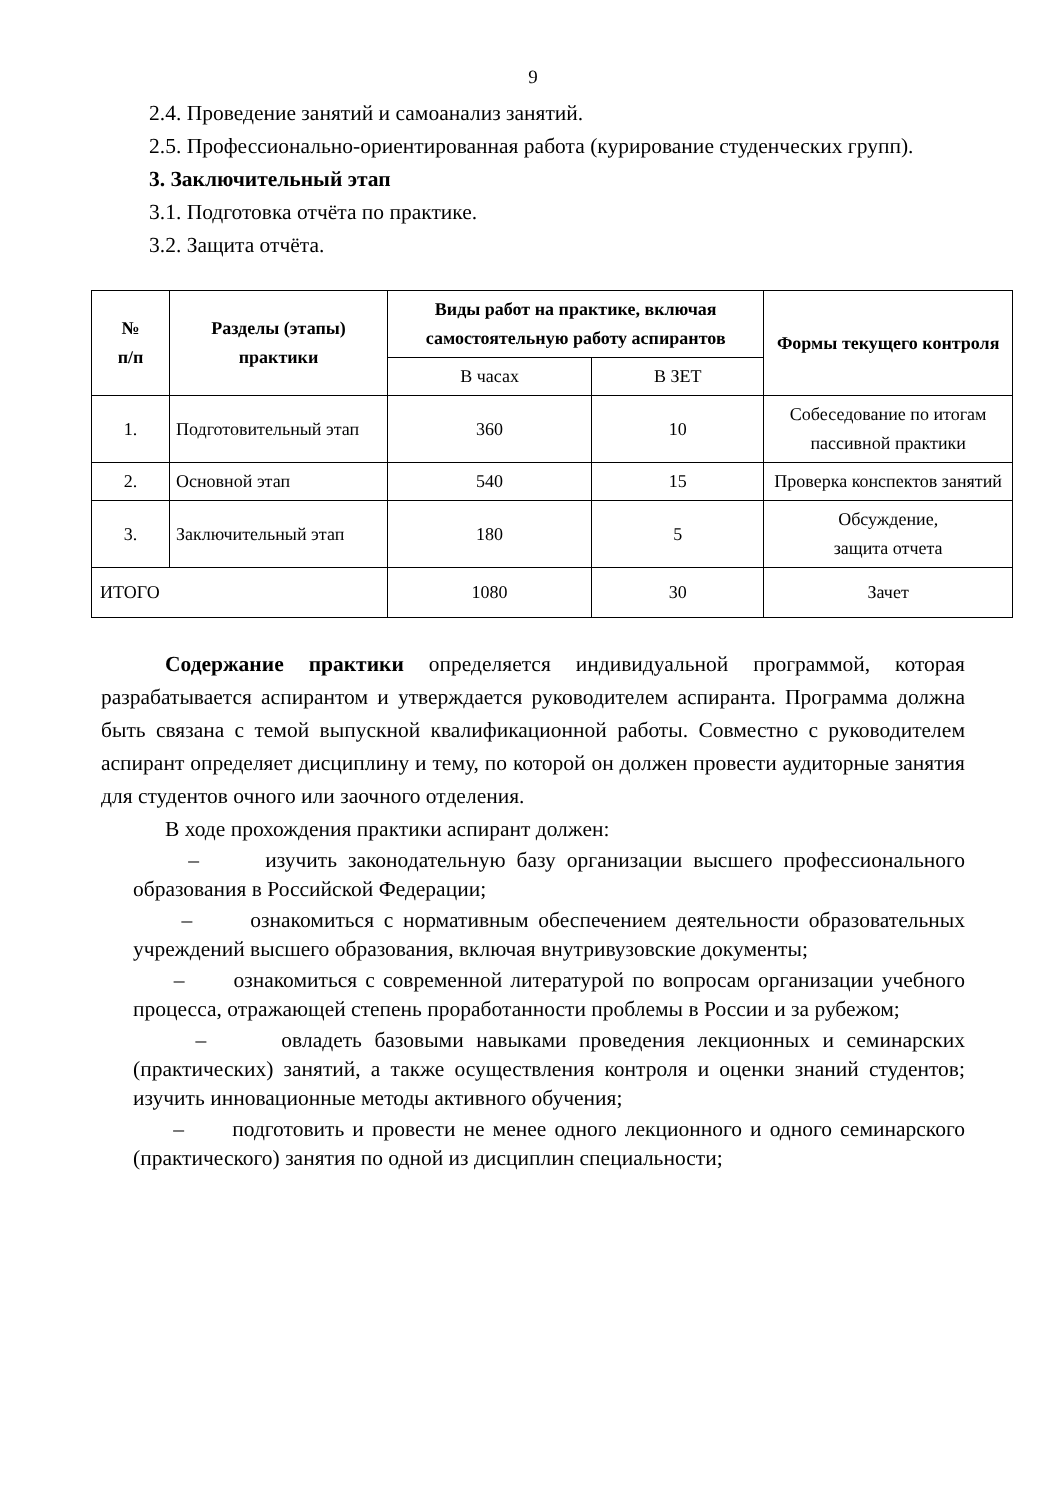9
2.4. Проведение занятий и самоанализ занятий.
2.5. Профессионально-ориентированная работа (курирование студенческих групп).
3. Заключительный этап
3.1. Подготовка отчёта по практике.
3.2. Защита отчёта.
| № п/п | Разделы (этапы) практики | Виды работ на практике, включая самостоятельную работу аспирантов | | Формы текущего контроля |
| --- | --- | --- | --- | --- |
| | | В часах | В ЗЕТ | |
| 1. | Подготовительный этап | 360 | 10 | Собеседование по итогам пассивной практики |
| 2. | Основной этап | 540 | 15 | Проверка конспектов занятий |
| 3. | Заключительный этап | 180 | 5 | Обсуждение, защита отчета |
| ИТОГО | | 1080 | 30 | Зачет |
Содержание практики определяется индивидуальной программой, которая разрабатывается аспирантом и утверждается руководителем аспиранта. Программа должна быть связана с темой выпускной квалификационной работы. Совместно с руководителем аспирант определяет дисциплину и тему, по которой он должен провести аудиторные занятия для студентов очного или заочного отделения.
В ходе прохождения практики аспирант должен:
– изучить законодательную базу организации высшего профессионального образования в Российской Федерации;
– ознакомиться с нормативным обеспечением деятельности образовательных учреждений высшего образования, включая внутривузовские документы;
– ознакомиться с современной литературой по вопросам организации учебного процесса, отражающей степень проработанности проблемы в России и за рубежом;
– овладеть базовыми навыками проведения лекционных и семинарских (практических) занятий, а также осуществления контроля и оценки знаний студентов; изучить инновационные методы активного обучения;
– подготовить и провести не менее одного лекционного и одного семинарского (практического) занятия по одной из дисциплин специальности;